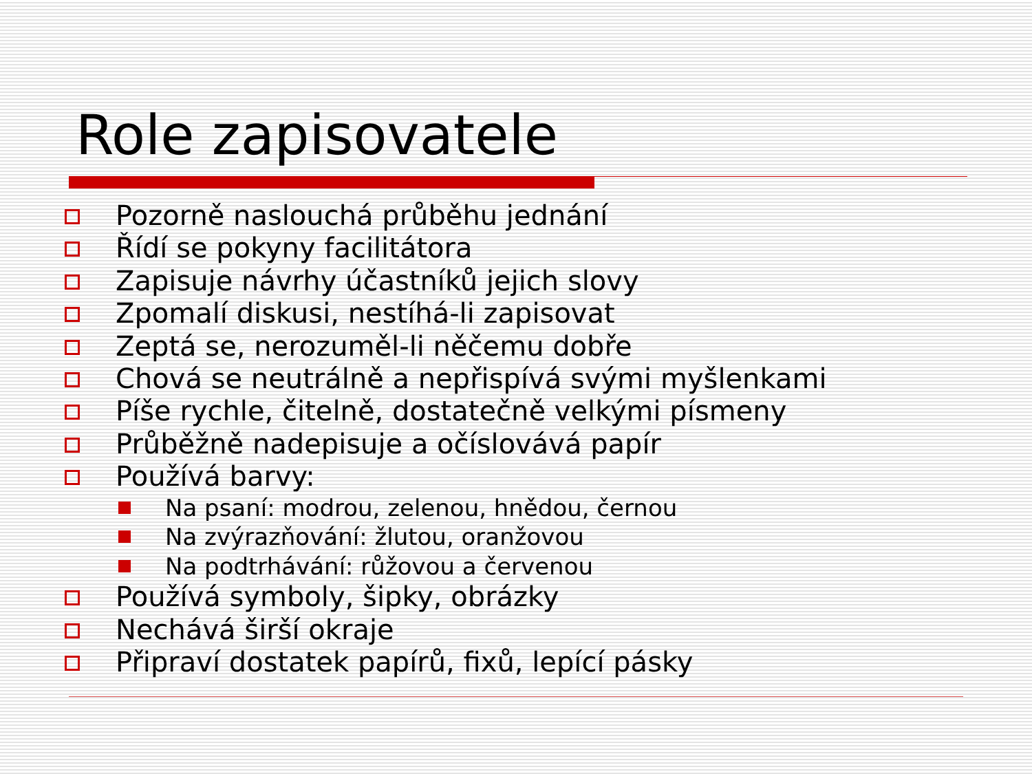Role zapisovatele
Pozorně naslouchá průběhu jednání
Řídí se pokyny facilitátora
Zapisuje návrhy účastníků jejich slovy
Zpomalí diskusi, nestíhá-li zapisovat
Zeptá se, nerozuměl-li něčemu dobře
Chová se neutrálně a nepřispívá svými myšlenkami
Píše rychle, čitelně, dostatečně velkými písmeny
Průběžně nadepisuje a očíslovává papír
Používá barvy:
Na psaní: modrou, zelenou, hnědou, černou
Na zvýrazňování: žlutou, oranžovou
Na podtrhávání: růžovou a červenou
Používá symboly, šipky, obrázky
Nechává širší okraje
Připraví dostatek papírů, fixů, lepící pásky